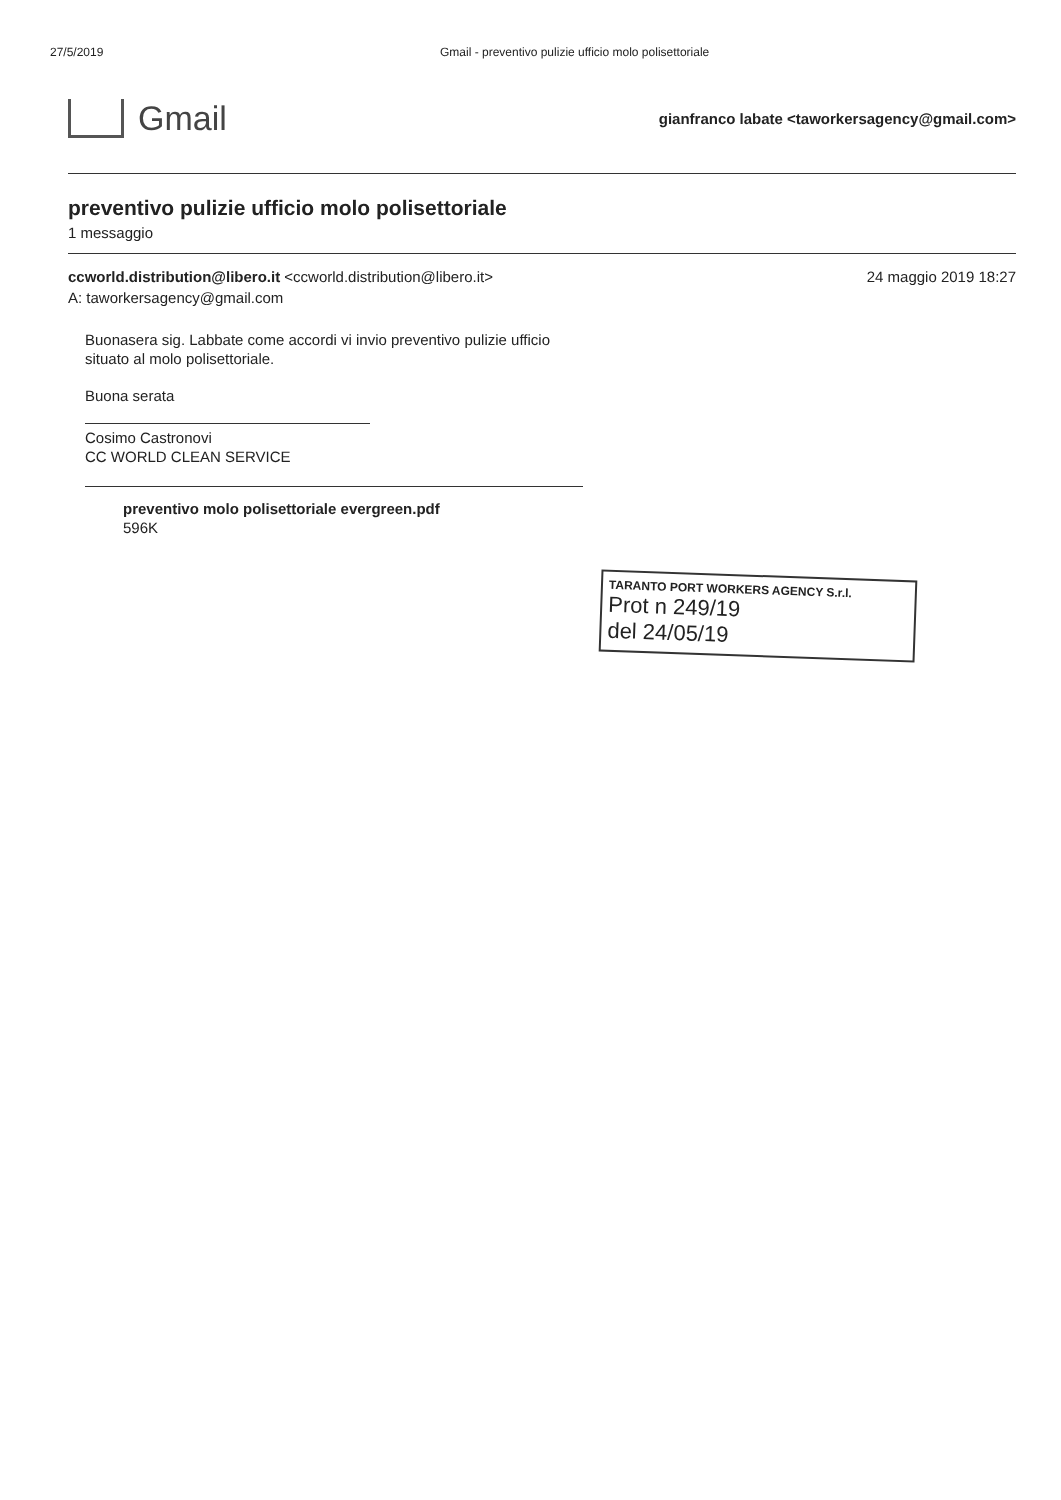27/5/2019 Gmail - preventivo pulizie ufficio molo polisettoriale
Gmail
gianfranco labate <taworkersagency@gmail.com>
preventivo pulizie ufficio molo polisettoriale
1 messaggio
ccworld.distribution@libero.it <ccworld.distribution@libero.it>
A: taworkersagency@gmail.com
24 maggio 2019 18:27
Buonasera sig. Labbate come accordi vi invio preventivo pulizie ufficio
situato al molo polisettoriale.
Buona serata
Cosimo Castronovi
CC WORLD CLEAN SERVICE
preventivo molo polisettoriale evergreen.pdf
596K
TARANTO PORT WORKERS AGENCY S.r.l.
Prot n 249/19
del 24/05/19